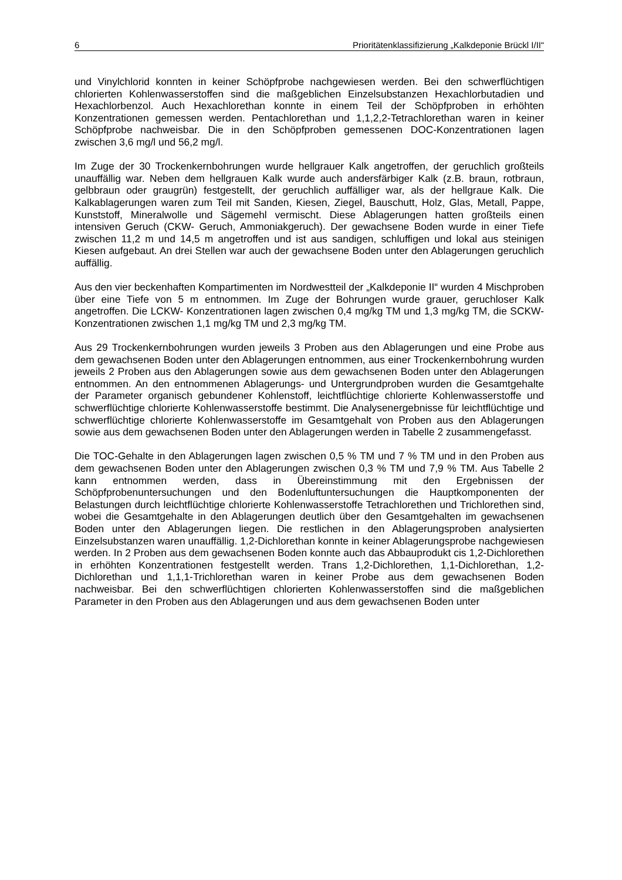6 Prioritätenklassifizierung „Kalkdeponie Brückl I/II“
und Vinylchlorid konnten in keiner Schöpfprobe nachgewiesen werden. Bei den schwerflüchtigen chlorierten Kohlenwasserstoffen sind die maßgeblichen Einzelsubstanzen Hexachlorbutadien und Hexachlorbenzol. Auch Hexachlorethan konnte in einem Teil der Schöpfproben in erhöhten Konzentrationen gemessen werden. Pentachlorethan und 1,1,2,2-Tetrachlorethan waren in keiner Schöpfprobe nachweisbar. Die in den Schöpfproben gemessenen DOC-Konzentrationen lagen zwischen 3,6 mg/l und 56,2 mg/l.
Im Zuge der 30 Trockenkernbohrungen wurde hellgrauer Kalk angetroffen, der geruchlich großteils unauffällig war. Neben dem hellgrauen Kalk wurde auch andersfärbiger Kalk (z.B. braun, rotbraun, gelbbraun oder graugrün) festgestellt, der geruchlich auffälliger war, als der hellgraue Kalk. Die Kalkablagerungen waren zum Teil mit Sanden, Kiesen, Ziegel, Bauschutt, Holz, Glas, Metall, Pappe, Kunststoff, Mineralwolle und Sägemehl vermischt. Diese Ablagerungen hatten großteils einen intensiven Geruch (CKW- Geruch, Ammoniakgeruch). Der gewachsene Boden wurde in einer Tiefe zwischen 11,2 m und 14,5 m angetroffen und ist aus sandigen, schluffigen und lokal aus steinigen Kiesen aufgebaut. An drei Stellen war auch der gewachsene Boden unter den Ablagerungen geruchlich auffällig.
Aus den vier beckenhaften Kompartimenten im Nordwestteil der „Kalkdeponie II“ wurden 4 Mischproben über eine Tiefe von 5 m entnommen. Im Zuge der Bohrungen wurde grauer, geruchloser Kalk angetroffen. Die LCKW- Konzentrationen lagen zwischen 0,4 mg/kg TM und 1,3 mg/kg TM, die SCKW-Konzentrationen zwischen 1,1 mg/kg TM und 2,3 mg/kg TM.
Aus 29 Trockenkernbohrungen wurden jeweils 3 Proben aus den Ablagerungen und eine Probe aus dem gewachsenen Boden unter den Ablagerungen entnommen, aus einer Trockenkernbohrung wurden jeweils 2 Proben aus den Ablagerungen sowie aus dem gewachsenen Boden unter den Ablagerungen entnommen. An den entnommenen Ablagerungs- und Untergrundproben wurden die Gesamtgehalte der Parameter organisch gebundener Kohlenstoff, leichtflüchtige chlorierte Kohlenwasserstoffe und schwerflüchtige chlorierte Kohlenwasserstoffe bestimmt. Die Analysenergebnisse für leichtflüchtige und schwerflüchtige chlorierte Kohlenwasserstoffe im Gesamtgehalt von Proben aus den Ablagerungen sowie aus dem gewachsenen Boden unter den Ablagerungen werden in Tabelle 2 zusammengefasst.
Die TOC-Gehalte in den Ablagerungen lagen zwischen 0,5 % TM und 7 % TM und in den Proben aus dem gewachsenen Boden unter den Ablagerungen zwischen 0,3 % TM und 7,9 % TM. Aus Tabelle 2 kann entnommen werden, dass in Übereinstimmung mit den Ergebnissen der Schöpfprobenuntersuchungen und den Bodenluftuntersuchungen die Hauptkomponenten der Belastungen durch leichtflüchtige chlorierte Kohlenwasserstoffe Tetrachlorethen und Trichlorethen sind, wobei die Gesamtgehalte in den Ablagerungen deutlich über den Gesamtgehalten im gewachsenen Boden unter den Ablagerungen liegen. Die restlichen in den Ablagerungsproben analysierten Einzelsubstanzen waren unauffällig. 1,2-Dichlorethan konnte in keiner Ablagerungsprobe nachgewiesen werden. In 2 Proben aus dem gewachsenen Boden konnte auch das Abbauprodukt cis 1,2-Dichlorethen in erhöhten Konzentrationen festgestellt werden. Trans 1,2-Dichlorethen, 1,1-Dichlorethan, 1,2-Dichlorethan und 1,1,1-Trichlorethan waren in keiner Probe aus dem gewachsenen Boden nachweisbar. Bei den schwerflüchtigen chlorierten Kohlenwasserstoffen sind die maßgeblichen Parameter in den Proben aus den Ablagerungen und aus dem gewachsenen Boden unter